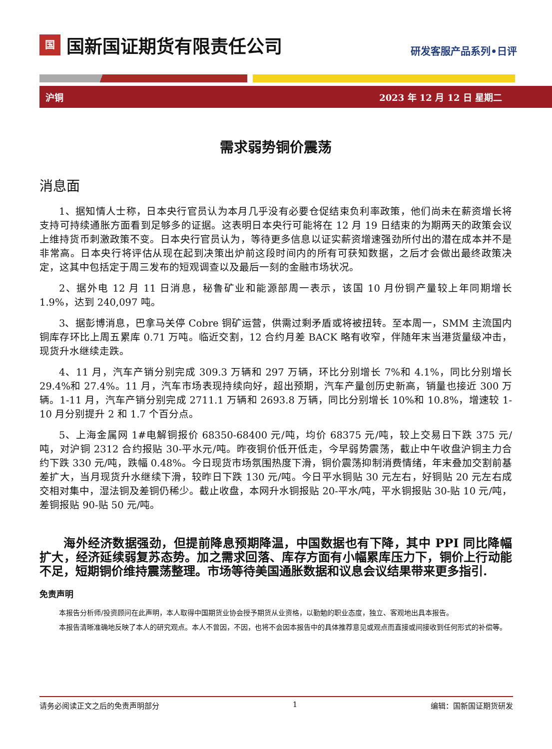国
国新国证期货有限责任公司
研发客服产品系列•日评
沪铜 2023 年 12 月 12 日 星期二
需求弱势铜价震荡
消息面
1、据知情人士称，日本央行官员认为本月几乎没有必要仓促结束负利率政策，他们尚未在薪资增长将支持可持续通胀方面看到足够多的证据。这表明日本央行可能将在 12 月 19 日结束的为期两天的政策会议上维持货币刺激政策不变。日本央行官员认为，等待更多信息以证实薪资增速强劲所付出的潜在成本并不是非常高。日本央行将评估从现在起到决策出炉前这段时间内的所有可获知数据，之后才会做出最终政策决定，这其中包括定于周三发布的短观调查以及最后一刻的金融市场状况。
2、据外电 12 月 11 日消息，秘鲁矿业和能源部周一表示，该国 10 月份铜产量较上年同期增长 1.9%，达到 240,097 吨。
3、据彭博消息，巴拿马关停 Cobre 铜矿运营，供需过剩矛盾或将被扭转。至本周一，SMM 主流国内铜库存环比上周五累库 0.71 万吨。临近交割，12 合约月差 BACK 略有收窄，伴随年末当港货量级冲击，现货升水继续走跌。
4、11 月，汽车产销分别完成 309.3 万辆和 297 万辆，环比分别增长 7%和 4.1%，同比分别增长 29.4%和 27.4%。11 月，汽车市场表现持续向好，超出预期，汽车产量创历史新高，销量也接近 300 万辆。1-11 月，汽车产销分别完成 2711.1 万辆和 2693.8 万辆，同比分别增长 10%和 10.8%，增速较 1-10 月分别提升 2 和 1.7 个百分点。
5、上海金属网 1#电解铜报价 68350-68400 元/吨，均价 68375 元/吨，较上交易日下跌 375 元/吨，对沪铜 2312 合约报贴 30-平水元/吨。昨夜铜价低开低走，今早弱势震荡，截止中午收盘沪铜主力合约下跌 330 元/吨，跌幅 0.48%。今日现货市场氛围热度下滑，铜价震荡抑制消费情绪，年末叠加交割前基差扩大，当月现货升水继续下滑，较昨日下跌 130 元/吨。今日平水铜贴 30 元左右，好铜贴 20 元左右成交相对集中，湿法铜及差铜仍稀少。截止收盘，本网升水铜报贴 20-平水/吨，平水铜报贴 30-贴 10 元/吨，差铜报贴 90-贴 50 元/吨。
海外经济数据强劲，但提前降息预期降温，中国数据也有下降，其中 PPI 同比降幅扩大，经济延续弱复苏态势。加之需求回落、库存方面有小幅累库压力下，铜价上行动能不足，短期铜价维持震荡整理。市场等待美国通胀数据和议息会议结果带来更多指引.
免责声明
本报告分析师/投资顾问在此声明，本人取得中国期货业协会授予期货从业资格，以勤勉的职业态度，独立、客观地出具本报告。
本报告清晰准确地反映了本人的研究观点。本人不曾因，不因，也将不会因本报告中的具体推荐意见或观点而直接或间接收到任何形式的补偿等。
请务必阅读正文之后的免责声明部分 1 编辑：国新国证期货研发